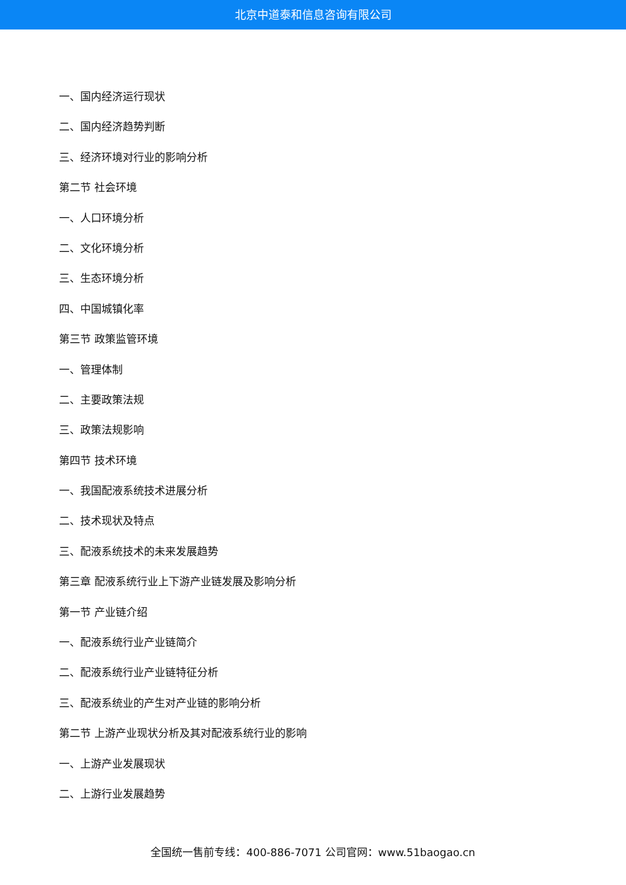北京中道泰和信息咨询有限公司
一、国内经济运行现状
二、国内经济趋势判断
三、经济环境对行业的影响分析
第二节 社会环境
一、人口环境分析
二、文化环境分析
三、生态环境分析
四、中国城镇化率
第三节 政策监管环境
一、管理体制
二、主要政策法规
三、政策法规影响
第四节 技术环境
一、我国配液系统技术进展分析
二、技术现状及特点
三、配液系统技术的未来发展趋势
第三章 配液系统行业上下游产业链发展及影响分析
第一节 产业链介绍
一、配液系统行业产业链简介
二、配液系统行业产业链特征分析
三、配液系统业的产生对产业链的影响分析
第二节 上游产业现状分析及其对配液系统行业的影响
一、上游产业发展现状
二、上游行业发展趋势
全国统一售前专线：400-886-7071 公司官网：www.51baogao.cn